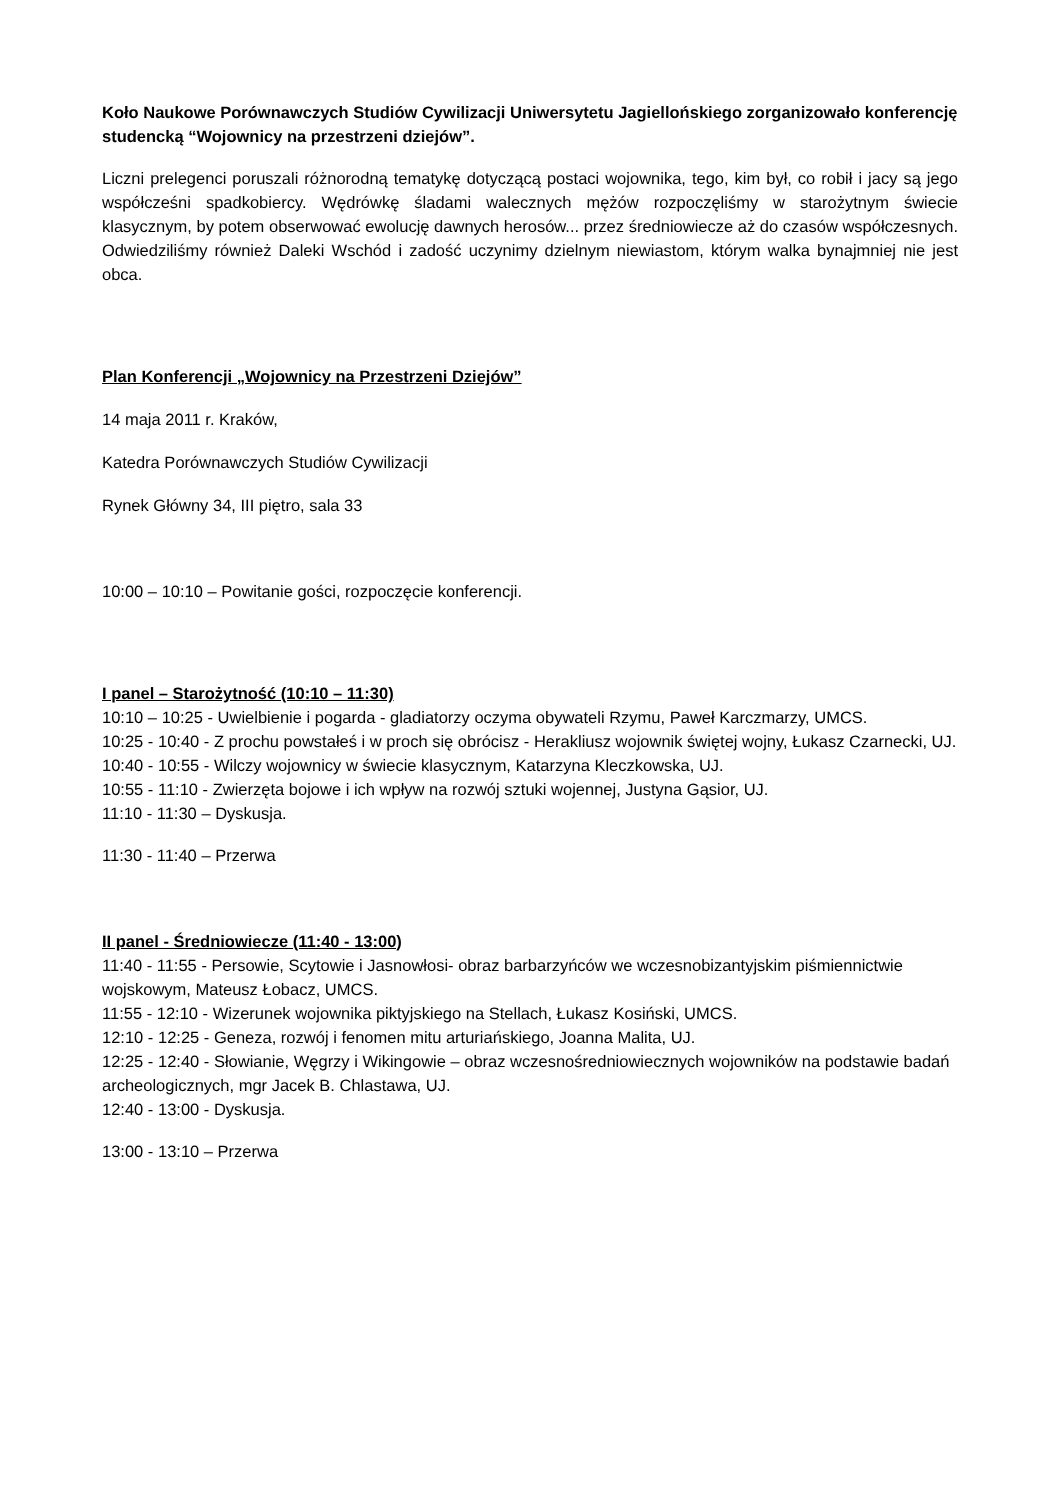Koło Naukowe Porównawczych Studiów Cywilizacji Uniwersytetu Jagiellońskiego zorganizowało konferencję studencką “Wojownicy na przestrzeni dziejów”.
Liczni prelegenci poruszali różnorodną tematykę dotyczącą postaci wojownika, tego, kim był, co robił i jacy są jego współcześni spadkobiercy. Wędrówkę śladami walecznych mężów rozpoczęliśmy w starożytnym świecie klasycznym, by potem obserwować ewolucję dawnych herosów... przez średniowiecze aż do czasów współczesnych. Odwiedziliśmy również Daleki Wschód i zadość uczynimy dzielnym niewiastom, którym walka bynajmniej nie jest obca.
Plan Konferencji „Wojownicy na Przestrzeni Dziejów”
14 maja 2011 r. Kraków,
Katedra Porównawczych Studiów Cywilizacji
Rynek Główny 34, III piętro, sala 33
10:00 – 10:10 – Powitanie gości, rozpoczęcie konferencji.
I panel – Starożytność (10:10 – 11:30)
10:10 – 10:25 - Uwielbienie i pogarda - gladiatorzy oczyma obywateli Rzymu, Paweł Karczmarzy, UMCS.
10:25 - 10:40 - Z prochu powstałeś i w proch się obrócisz - Herakliusz wojownik świętej wojny, Łukasz Czarnecki, UJ.
10:40 - 10:55 - Wilczy wojownicy w świecie klasycznym, Katarzyna Kleczkowska, UJ.
10:55 - 11:10 - Zwierzęta bojowe i ich wpływ na rozwój sztuki wojennej, Justyna Gąsior, UJ.
11:10 - 11:30 – Dyskusja.
11:30 - 11:40 – Przerwa
II panel - Średniowiecze (11:40 - 13:00)
11:40 - 11:55 - Persowie, Scytowie i Jasnowłosi- obraz barbarzyńców we wczesnobizantyjskim piśmiennictwie wojskowym, Mateusz Łobacz, UMCS.
11:55 - 12:10 - Wizerunek wojownika piktyjskiego na Stellach, Łukasz Kosiński, UMCS.
12:10 - 12:25 - Geneza, rozwój i fenomen mitu arturiańskiego, Joanna Malita, UJ.
12:25 - 12:40 - Słowianie, Węgrzy i Wikingowie – obraz wczesnośredniowiecznych wojowników na podstawie badań archeologicznych, mgr Jacek B. Chlastawa, UJ.
12:40 - 13:00 - Dyskusja.
13:00 - 13:10 – Przerwa